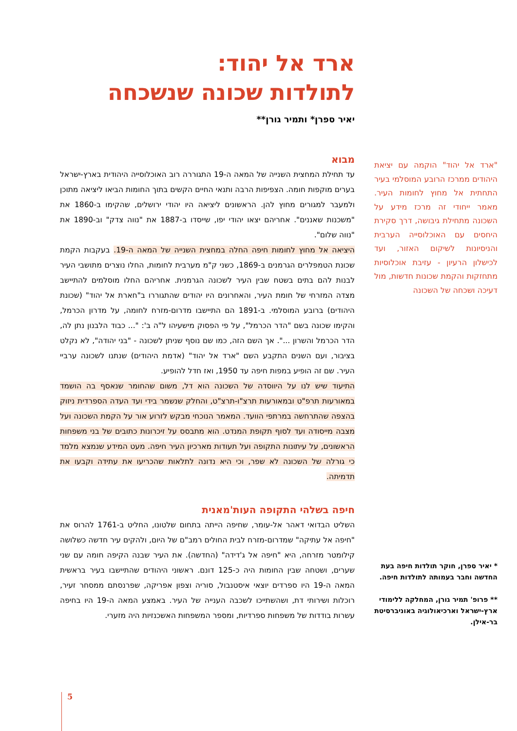ארד אל יהוד:
לתולדות שכונה שנשכחה
יאיר ספרן* ותמיר גורן**
מבוא
עד תחילת המחצית השנייה של המאה ה-19 התגוררה רוב האוכלוסייה היהודית בארץ-ישראל בערים מוקפות חומה. הצפיפות הרבה ותנאי החיים הקשים בתוך החומות הביאו ליציאה מתוכן ולמעבר למגורים מחוץ להן. הראשונים ליציאה היו יהודי ירושלים, שהקימו ב-1860 את "משכנות שאננים". אחריהם יצאו יהודי יפו, שייסדו ב-1887 את "נווה צדק" וב-1890 את "נווה שלום".
היציאה אל מחוץ לחומות חיפה החלה במחצית השנייה של המאה ה-19. בעקבות הקמת שכונת הטמפלרים הגרמנים ב-1869, כשני ק"מ מערבית לחומות, החלו נוצרים מתושבי העיר לבנות להם בתים בשטח שבין העיר לשכונה הגרמנית. אחריהם החלו מוסלמים להתיישב מצדה המזרחי של חומת העיר, והאחרונים היו יהודים שהתגוררו ב"חארת אל יהוד" (שכונת היהודים) ברובע המוסלמי. ב-1891 הם התיישבו מדרום-מזרח לחומה, על מדרון הכרמל, והקימו שכונה בשם "הדר הכרמל", על פי הפסוק מישעיהו ל"ה ב': "... כבוד הלבנון נתן לה, הדר הכרמל והשרון ...". אך השם הזה, כמו שם נוסף שניתן לשכונה - "בני יהודה", לא נקלט בציבור, ועם השנים התקבע השם "ארד אל יהוד" (אדמת היהודים) שנתנו לשכונה ערביי העיר. שם זה הופיע במפות חיפה עד 1950, ואז חדל להופיע.
התיעוד שיש לנו על היווסדה של השכונה הוא דל, משום שהחומר שנאסף בה הושמד במאורעות תרפ"ט ובמאורעות תרצ"ו-תרצ"ט, והחלק שנשמר בידי ועד העדה הספרדית ניזוק בהצפה שהתרחשה במרתפי הוועד. המאמר הנוכחי מבקש לזרוע אור על הקמת השכונה ועל מצבה מייסודה ועד לסוף תקופת המנדט. הוא מתבסס על זיכרונות כתובים של בני משפחות הראשונים, על עיתונות התקופה ועל תעודות מארכיון העיר חיפה. מעט המידע שנמצא מלמד כי גורלה של השכונה לא שפר, וכי היא נדונה לתלאות שהכריעו את עתידה וקבעו את תדמיתה.
חיפה בשלהי התקופה העות'מאנית
השליט הבדואי דאהר אל-עומר, שחיפה הייתה בתחום שלטונו, החליט ב-1761 להרוס את "חיפה אל עתיקה" שמדרום-מזרח לבית החולים רמב"ם של היום, ולהקים עיר חדשה כשלושה קילומטר מזרחה, היא "חיפה אל ג'דידה" (החדשה). את העיר שבנה הקיפה חומה עם שני שערים, ושטחה שבין החומות היה כ-125 דונם. ראשוני היהודים שהתיישבו בעיר בראשית המאה ה-19 היו ספרדים יוצאי איסטנבול, סוריה וצפון אפריקה, שפרנסתם ממסחר זעיר, רוכלות ושירותי דת, ושהשתייכו לשכבה הענייה של העיר. באמצע המאה ה-19 היו בחיפה עשרות בודדות של משפחות ספרדיות, ומספר המשפחות האשכנזיות היה מזערי.
"ארד אל יהוד" הוקמה עם יציאת היהודים ממרכז הרובע המוסלמי בעיר התחתית אל מחוץ לחומות העיר. מאמר ייחודי זה מרכז מידע על השכונה מתחילת גיבושה, דרך סקירת היחסים עם האוכלוסייה הערבית והניסיונות לשיקום האזור, ועד לכישלון הרעיון - עזיבת אוכלוסיות מתחזקות והקמת שכונות חדשות, מול דעיכה ושכחה של השכונה
* יאיר ספרן, חוקר תולדות חיפה בעת החדשה וחבר בעמותה לתולדות חיפה.
** פרופ' תמיר גורן, המחלקה ללימודי ארץ-ישראל וארכיאולוגיה באוניברסיטת בר-אילן.
5